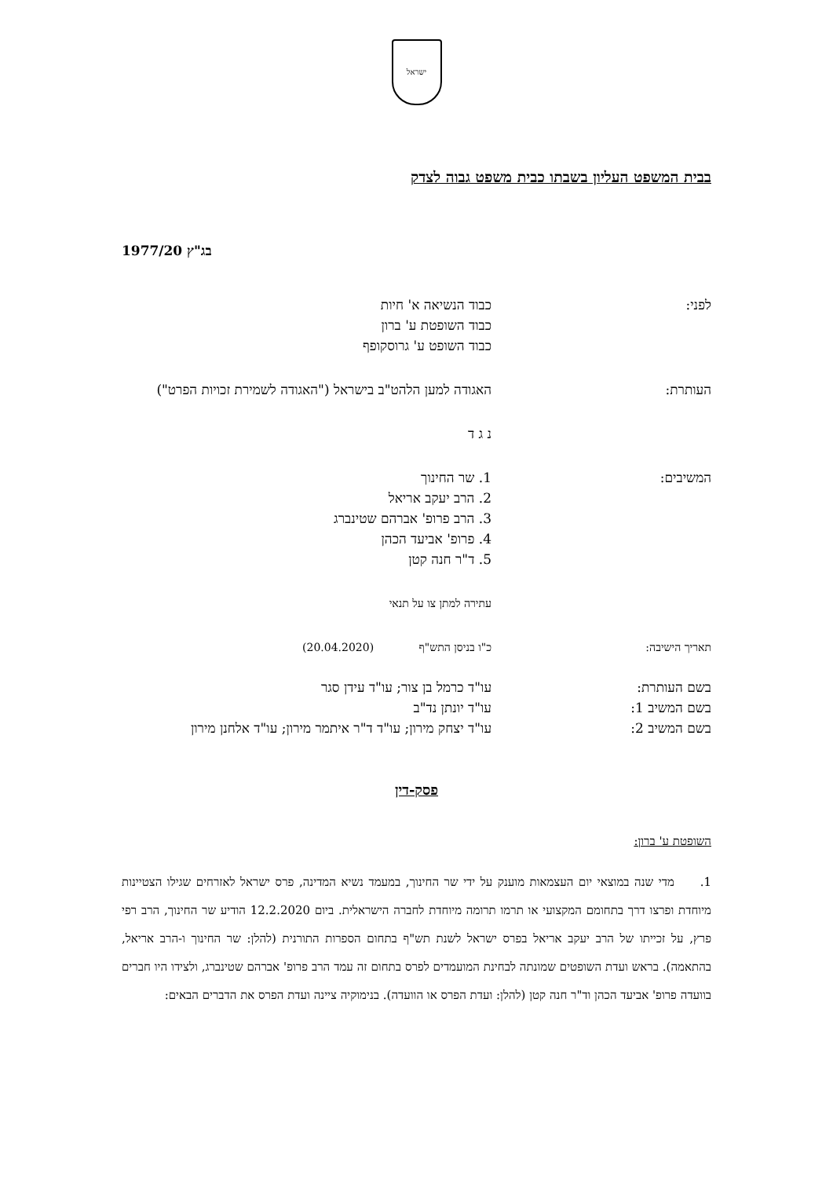ישראל
בבית המשפט העליון בשבתו כבית משפט גבוה לצדק
בג"ץ 1977/20
לפני: כבוד הנשיאה א' חיות
כבוד השופטת ע' ברון
כבוד השופט ע' גרוסקופף
העותרת: האגודה למען הלהט"ב בישראל ("האגודה לשמירת זכויות הפרט")
נ ג ד
המשיבים: 1. שר החינוך
2. הרב יעקב אריאל
3. הרב פרופ' אברהם שטינברג
4. פרופ' אביעד הכהן
5. ד"ר חנה קטן
עתירה למתן צו על תנאי
תאריך הישיבה: כ"ו בניסן התש"ף (20.04.2020)
בשם העותרת:
בשם המשיב 1:
בשם המשיב 2:
עו"ד כרמל בן צור; עו"ד עידן סגר
עו"ד יונתן נד"ב
עו"ד יצחק מירון; עו"ד ד"ר איתמר מירון; עו"ד אלחנן מירון
פסק-דין
השופטת ע' ברון:
1. מדי שנה במוצאי יום העצמאות מוענק על ידי שר החינוך, במעמד נשיא המדינה, פרס ישראל לאזרחים שגילו הצטיינות מיוחדת ופרצו דרך בתחומם המקצועי או תרמו תרומה מיוחדת לחברה הישראלית. ביום 12.2.2020 הודיע שר החינוך, הרב רפי פרץ, על זכייתו של הרב יעקב אריאל בפרס ישראל לשנת תש"ף בתחום הספרות התורנית (להלן: שר החינוך ו-הרב אריאל, בהתאמה). בראש ועדת השופטים שמונתה לבחינת המועמדים לפרס בתחום זה עמד הרב פרופ' אברהם שטינברג, ולצידו היו חברים בוועדה פרופ' אביעד הכהן וד"ר חנה קטן (להלן: ועדת הפרס או הוועדה). בנימוקיה ציינה ועדת הפרס את הדברים הבאים: